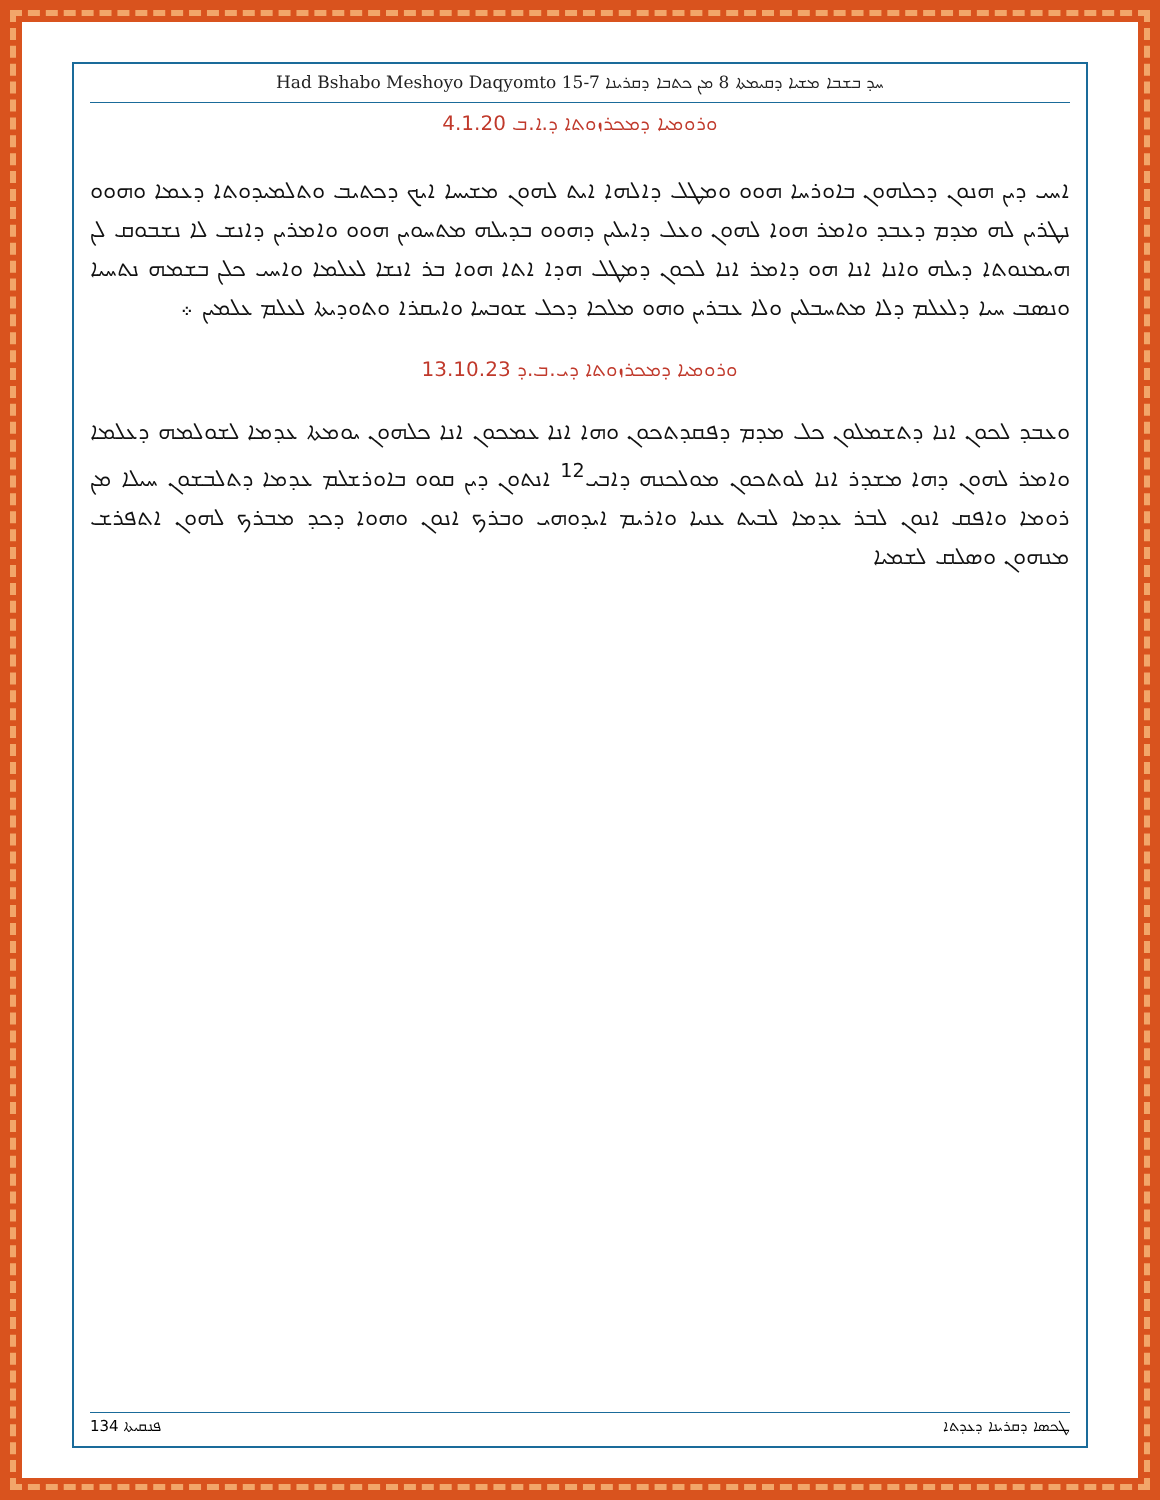Had Bshabo Meshoyo Daqyomto 15-7 ܚܕ ܒܫܒܐ ܡܫܝܐ ܕܩܝܡܬܐ 8 ܡܢ ܟܬܒܐ ܕܩܪܝܢܐ
ܘܪܘܡܝܐ ܕܡܟܪܙܘܬܐ ܕ.ܐ.ܒ 4.1.20
ܐܚܝ ܕܝܢ ܗܢܘܢ ܕܟܠܗܘܢ ܒܐܘܪܚܐ ܗܘܘ ܘܡܛܠ ܕܐܠܗܐ ܐܝܬ ܠܗܘܢ ܡܫܝܚܐ ܐܝܟ ܕܟܬܝܒ ܘܬܠܡܝܕܘܬܐ ܕܥܡܐ ܘܗܘܘ ܢܛܪܝܢ ܠܗ ܡܕܡ ܕܥܒܕ ܘܐܡܪ ܗܘܐ ܠܗܘܢ ܘܥܠ ܕܐܝܠܝܢ ܕܗܘܘ ܒܕܝܠܗ ܡܬܚܘܝܢ ܗܘܘ ܘܐܡܪܝܢ ܕܐܢܫ ܠܐ ܢܫܒܘܩ ܠܢ ܗܝܡܢܘܬܐ ܕܝܠܗ ܘܐܢܐ ܐܢܐ ܗܘ ܕܐܡܪ ܐܢܐ ܠܟܘܢ ܕܡܛܠ ܗܕܐ ܐܬܐ ܗܘܐ ܒܪ ܐܢܫܐ ܠܥܠܡܐ ܘܐܚܝ ܟܠܢ ܒܫܡܗ ܢܬܚܝܐ ܘܢܣܒ ܚܝܐ ܕܠܥܠܡ ܕܠܐ ܡܬܚܒܠܝܢ ܘܠܐ ܥܒܪܝܢ ܘܗܘ ܡܠܟܐ ܕܟܠ ܫܘܒܚܐ ܘܐܝܩܪܐ ܘܬܘܕܝܬܐ ܠܥܠܡ ܥܠܡܝܢ ܀
ܘܪܘܡܝܐ ܕܡܟܪܙܘܬܐ ܕܝ.ܒ.ܕ 13.10.23
ܘܥܒܕ ܠܟܘܢ ܐܢܐ ܕܬܫܡܠܘܢ ܟܠ ܡܕܡ ܕܦܩܕܬܟܘܢ ܘܗܐ ܐܢܐ ܥܡܟܘܢ ܐܢܐ ܟܠܗܘܢ ܝܘܡܬܐ ܥܕܡܐ ܠܫܘܠܡܗ ܕܥܠܡܐ ܘܐܡܪ ܠܗܘܢ ܕܗܐ ܡܫܕܪ ܐܢܐ ܠܘܬܟܘܢ ܡܘܠܟܢܗ ܕܐܒܝ<sup>12</sup> ܐܢܬܘܢ ܕܝܢ ܩܘܘ ܒܐܘܪܫܠܡ ܥܕܡܐ ܕܬܠܒܫܘܢ ܚܝܠܐ ܡܢ ܪܘܡܐ ܘܐܦܩ ܐܢܘܢ ܠܒܪ ܥܕܡܐ ܠܒܝܬ ܥܢܝܐ ܘܐܪܝܡ ܐܝܕܘܗܝ ܘܒܪܟ ܐܢܘܢ ܘܗܘܐ ܕܟܕ ܡܒܪܟ ܠܗܘܢ ܐܬܦܪܫ ܡܢܗܘܢ ܘܣܠܩ ܠܫܡܝܐ
ܦܢܩܝܬܐ 134 ܛܟܣܐ ܕܩܪܝܢܐ ܕܥܕܬܐ